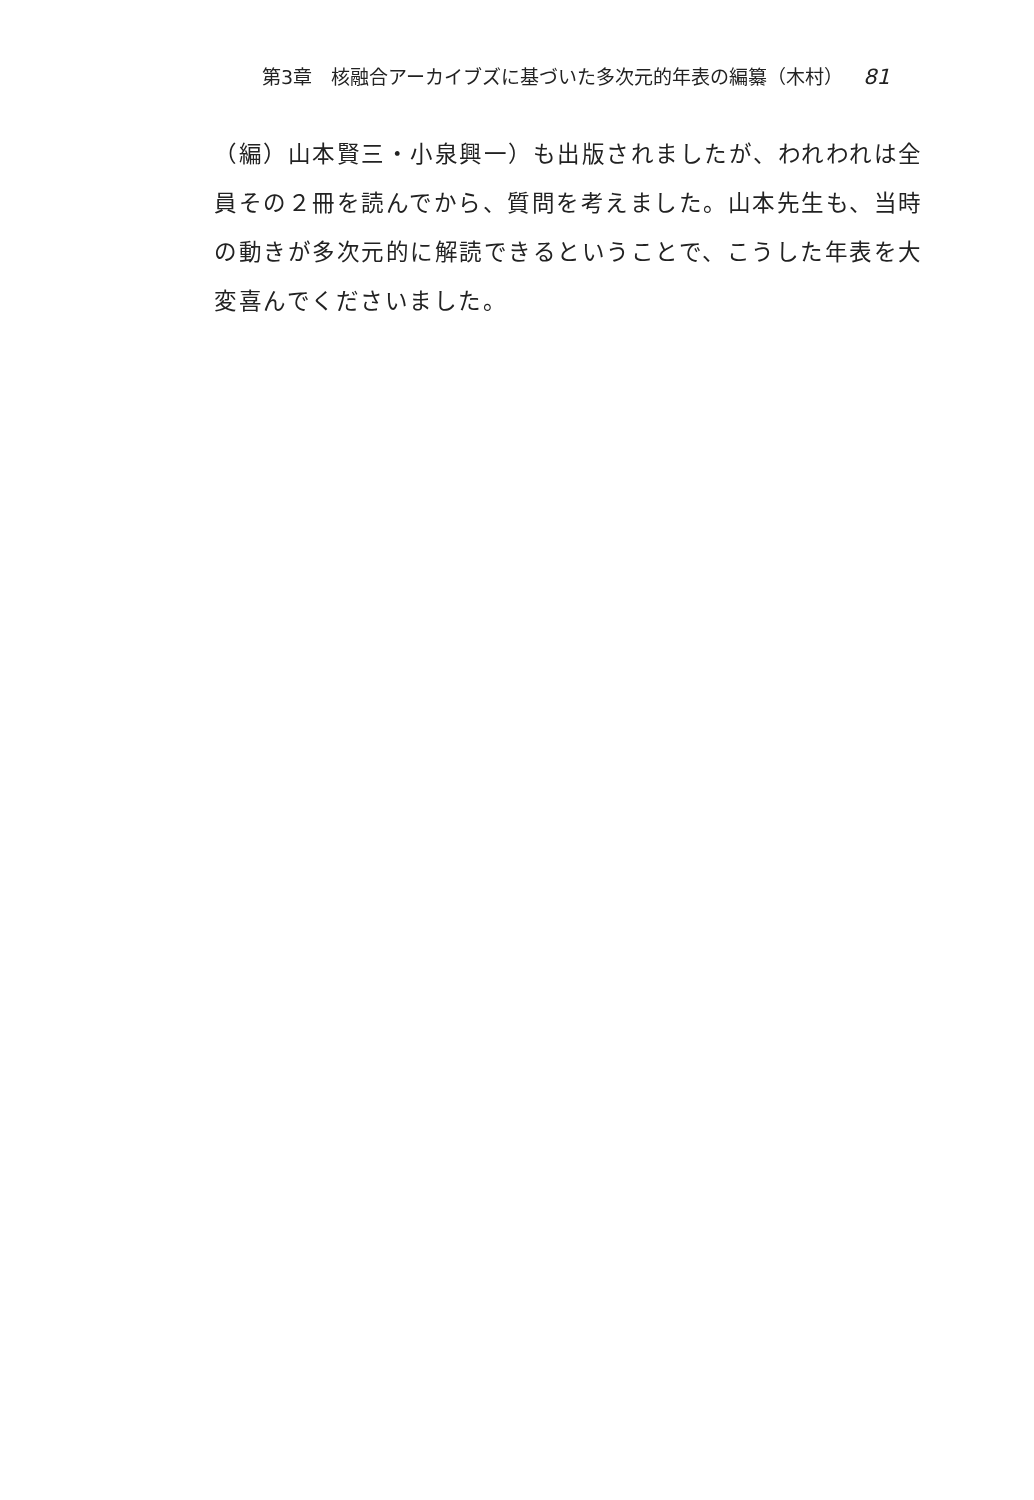第3章　核融合アーカイブズに基づいた多次元的年表の編纂（木村） 81
（編）山本賢三・小泉興一）も出版されましたが、われわれは全員その２冊を読んでから、質問を考えました。山本先生も、当時の動きが多次元的に解読できるということで、こうした年表を大変喜んでくださいました。